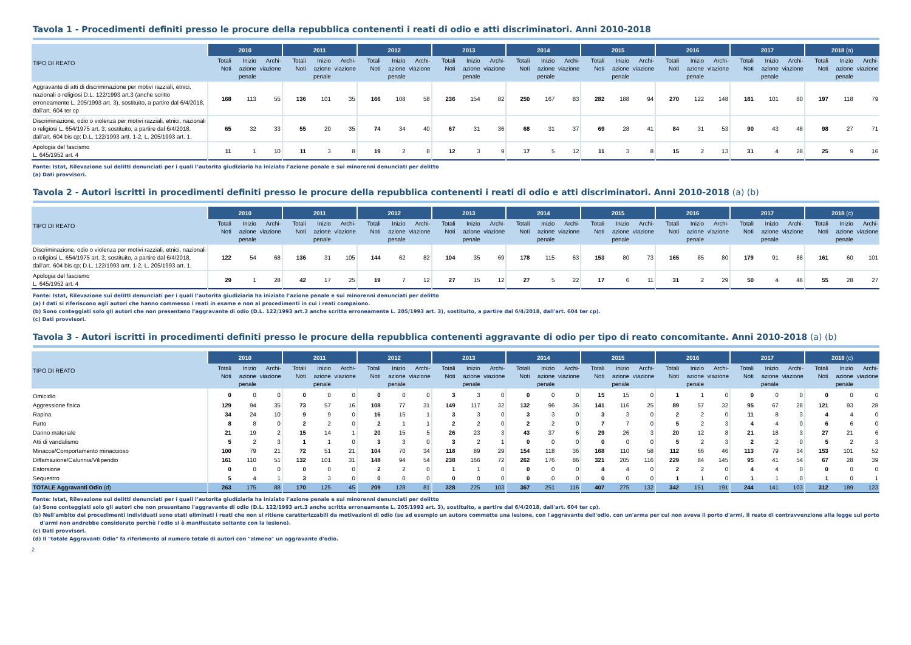Tavola 1 - Procedimenti definiti presso le procure della repubblica contenenti i reati di odio e atti discriminatori. Anni 2010-2018
| TIPO DI REATO | 2010 | | | 2011 | | | 2012 | | | 2013 | | | 2014 | | | 2015 | | | 2016 | | | 2017 | | | 2018 (a) | | |
| --- | --- | --- | --- | --- | --- | --- | --- | --- | --- | --- | --- | --- | --- | --- | --- | --- | --- | --- | --- | --- | --- | --- | --- | --- | --- | --- | --- |
| | Totali Noti | Inizio azione penale | Archi-viazione | Totali Noti | Inizio azione penale | Archi-viazione | Totali Noti | Inizio azione penale | Archi-viazione | Totali Noti | Inizio azione penale | Archi-viazione | Totali Noti | Inizio azione penale | Archi-viazione | Totali Noti | Inizio azione penale | Archi-viazione | Totali Noti | Inizio azione penale | Archi-viazione | Totali Noti | Inizio azione penale | Archi-viazione | Totali Noti | Inizio azione penale | Archi-viazione |
| Aggravante di atti di discriminazione per motivi razziali, etnici, nazionali o religiosi D.L. 122/1993 art.3 (anche scritto erroneamente L. 205/1993 art. 3), sostituito, a partire dal 6/4/2018, dall'art. 604 ter cp | 168 | 113 | 55 | 136 | 101 | 35 | 166 | 108 | 58 | 236 | 154 | 82 | 250 | 167 | 83 | 282 | 188 | 94 | 270 | 122 | 148 | 181 | 101 | 80 | 197 | 118 | 79 |
| Discriminazione, odio o violenza per motivi razziali, etnici, nazionali o religiosi L. 654/1975 art. 3; sostituito, a partire dal 6/4/2018, dall'art. 604 bis cp; D.L. 122/1993 artt. 1-2, L. 205/1993 art. 1, | 65 | 32 | 33 | 55 | 20 | 35 | 74 | 34 | 40 | 67 | 31 | 36 | 68 | 31 | 37 | 69 | 28 | 41 | 84 | 31 | 53 | 90 | 43 | 48 | 98 | 27 | 71 |
| Apologia del fascismo L. 645/1952 art. 4 | 11 | 1 | 10 | 11 | 3 | 8 | 19 | 2 | 8 | 12 | 3 | 9 | 17 | 5 | 12 | 11 | 3 | 8 | 15 | 2 | 13 | 31 | 4 | 28 | 25 | 9 | 16 |
Fonte: Istat, Rilevazione sui delitti denunciati per i quali l’autorita giudiziaria ha iniziato l’azione penale e sui minorenni denunciati per delitto
(a) Dati provvisori.
Tavola 2 - Autori iscritti in procedimenti definiti presso le procure della repubblica contenenti i reati di odio e atti discriminatori. Anni 2010-2018 (a) (b)
| TIPO DI REATO | 2010 | | | 2011 | | | 2012 | | | 2013 | | | 2014 | | | 2015 | | | 2016 | | | 2017 | | | 2018 (c) | | |
| --- | --- | --- | --- | --- | --- | --- | --- | --- | --- | --- | --- | --- | --- | --- | --- | --- | --- | --- | --- | --- | --- | --- | --- | --- | --- | --- | --- |
| | Totali Noti | Inizio azione penale | Archi-viazione | Totali Noti | Inizio azione penale | Archi-viazione | Totali Noti | Inizio azione penale | Archi-viazione | Totali Noti | Inizio azione penale | Archi-viazione | Totali Noti | Inizio azione penale | Archi-viazione | Totali Noti | Inizio azione penale | Archi-viazione | Totali Noti | Inizio azione penale | Archi-viazione | Totali Noti | Inizio azione penale | Archi-viazione | Totali Noti | Inizio azione penale | Archi-viazione |
| Discriminazione, odio o violenza per motivi razziali, etnici, nazionali o religiosi L. 654/1975 art. 3; sostituito, a partire dal 6/4/2018, dall'art. 604 bis cp; D.L. 122/1993 artt. 1-2, L. 205/1993 art. 1, | 122 | 54 | 68 | 136 | 31 | 105 | 144 | 62 | 82 | 104 | 35 | 69 | 178 | 115 | 63 | 153 | 80 | 73 | 165 | 85 | 80 | 179 | 91 | 88 | 161 | 60 | 101 |
| Apologia del fascismo L. 645/1952 art. 4 | 29 | 1 | 28 | 42 | 17 | 25 | 19 | 7 | 12 | 27 | 15 | 12 | 27 | 5 | 22 | 17 | 6 | 11 | 31 | 2 | 29 | 50 | 4 | 46 | 55 | 28 | 27 |
Fonte: Istat, Rilevazione sui delitti denunciati per i quali l’autorita giudiziaria ha iniziato l’azione penale e sui minorenni denunciati per delitto
(a) I dati si riferiscono agli autori che hanno commesso i reati in esame e non ai procedimenti in cui i reati compaiono.
(b) Sono conteggiati solo gli autori che non presentano l'aggravante di odio (D.L. 122/1993 art.3 anche scritta erroneamente L. 205/1993 art. 3), sostituito, a partire dal 6/4/2018, dall'art. 604 ter cp).
(c) Dati provvisori.
Tavola 3 - Autori iscritti in procedimenti definiti presso le procure della repubblica contenenti aggravante di odio per tipo di reato concomitante. Anni 2010-2018 (a) (b)
| TIPO DI REATO | 2010 | | | 2011 | | | 2012 | | | 2013 | | | 2014 | | | 2015 | | | 2016 | | | 2017 | | | 2018 (c) | | |
| --- | --- | --- | --- | --- | --- | --- | --- | --- | --- | --- | --- | --- | --- | --- | --- | --- | --- | --- | --- | --- | --- | --- | --- | --- | --- | --- | --- |
| | Totali Noti | Inizio azione penale | Archi-viazione | Totali Noti | Inizio azione penale | Archi-viazione | Totali Noti | Inizio azione penale | Archi-viazione | Totali Noti | Inizio azione penale | Archi-viazione | Totali Noti | Inizio azione penale | Archi-viazione | Totali Noti | Inizio azione penale | Archi-viazione | Totali Noti | Inizio azione penale | Archi-viazione | Totali Noti | Inizio azione penale | Archi-viazione | Totali Noti | Inizio azione penale | Archi-viazione |
| Omicidio | 0 | 0 | 0 | 0 | 0 | 0 | 0 | 0 | 0 | 3 | 3 | 0 | 0 | 0 | 0 | 15 | 15 | 0 | 1 | 1 | 0 | 0 | 0 | 0 | 0 | 0 | 0 |
| Aggressione fisica | 129 | 94 | 35 | 73 | 57 | 16 | 108 | 77 | 31 | 149 | 117 | 32 | 132 | 96 | 36 | 141 | 116 | 25 | 89 | 57 | 32 | 95 | 67 | 28 | 121 | 93 | 28 |
| Rapina | 34 | 24 | 10 | 9 | 9 | 0 | 16 | 15 | 1 | 3 | 3 | 0 | 3 | 3 | 0 | 3 | 3 | 0 | 2 | 2 | 0 | 11 | 8 | 3 | 4 | 4 | 0 |
| Furto | 8 | 8 | 0 | 2 | 2 | 0 | 2 | 1 | 1 | 2 | 2 | 0 | 2 | 2 | 0 | 7 | 7 | 0 | 5 | 2 | 3 | 4 | 4 | 0 | 6 | 6 | 0 |
| Danno materiale | 21 | 19 | 2 | 15 | 14 | 1 | 20 | 15 | 5 | 26 | 23 | 3 | 43 | 37 | 6 | 29 | 26 | 3 | 20 | 12 | 8 | 21 | 18 | 3 | 27 | 21 | 6 |
| Atti di vandalismo | 5 | 2 | 3 | 1 | 1 | 0 | 3 | 3 | 0 | 3 | 2 | 1 | 0 | 0 | 0 | 0 | 0 | 0 | 5 | 2 | 3 | 2 | 2 | 0 | 5 | 2 | 3 |
| Minacce/Comportamento minaccioso | 100 | 79 | 21 | 72 | 51 | 21 | 104 | 70 | 34 | 118 | 89 | 29 | 154 | 118 | 36 | 168 | 110 | 58 | 112 | 66 | 46 | 113 | 79 | 34 | 153 | 101 | 52 |
| Diffamazione/Calunnia/Vilipendio | 161 | 110 | 51 | 132 | 101 | 31 | 148 | 94 | 54 | 238 | 166 | 72 | 262 | 176 | 86 | 321 | 205 | 116 | 229 | 84 | 145 | 95 | 41 | 54 | 67 | 28 | 39 |
| Estorsione | 0 | 0 | 0 | 0 | 0 | 0 | 2 | 2 | 0 | 1 | 1 | 0 | 0 | 0 | 0 | 4 | 4 | 0 | 2 | 2 | 0 | 4 | 4 | 0 | 0 | 0 | 0 |
| Sequestro | 5 | 4 | 1 | 3 | 3 | 0 | 0 | 0 | 0 | 0 | 0 | 0 | 0 | 0 | 0 | 0 | 0 | 0 | 1 | 1 | 0 | 1 | 1 | 0 | 1 | 0 | 1 |
| TOTALE Aggravanti Odio (d) | 263 | 175 | 88 | 170 | 125 | 45 | 209 | 128 | 81 | 328 | 225 | 103 | 367 | 251 | 116 | 407 | 275 | 132 | 342 | 151 | 191 | 244 | 141 | 103 | 312 | 189 | 123 |
Fonte: Istat, Rilevazione sui delitti denunciati per i quali l’autorita giudiziaria ha iniziato l’azione penale e sui minorenni denunciati per delitto
(a) Sono conteggiati solo gli autori che non presentano l'aggravante di odio (D.L. 122/1993 art.3 anche scritta erroneamente L. 205/1993 art. 3), sostituito, a partire dal 6/4/2018, dall'art. 604 ter cp).
(b) Nell'ambito dei procedimenti individuati sono stati eliminati i reati che non si ritiene caratterizzabili da motivazioni di odio (se ad esempio un autore commette una lesione, con l'aggravante dell'odio, con un'arma per cui non aveva il porto d'armi, il reato di contravvenzione alla legge sul porto
d'armi non andrebbe considerato perchè l'odio si è manifestato soltanto con la lesione).
(c) Dati provvisori.
(d) Il "totale Aggravanti Odio" fa riferimento al numero totale di autori con "almeno" un aggravante d'odio.
2